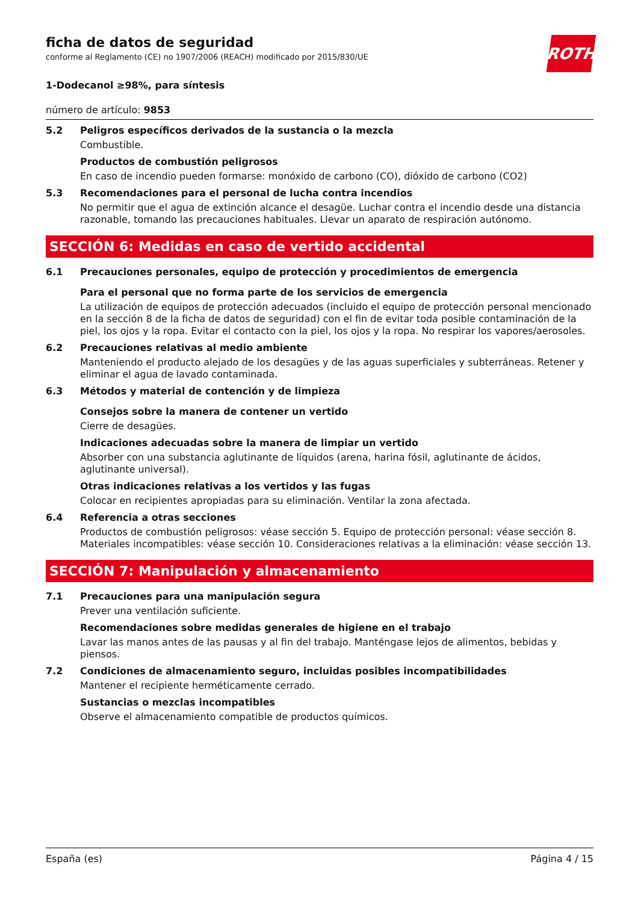ROTH
ficha de datos de seguridad
conforme al Reglamento (CE) no 1907/2006 (REACH) modificado por 2015/830/UE
1-Dodecanol ≥98%, para síntesis
número de artículo: 9853
5.2 Peligros específicos derivados de la sustancia o la mezcla
Combustible.
Productos de combustión peligrosos
En caso de incendio pueden formarse: monóxido de carbono (CO), dióxido de carbono (CO2)
5.3 Recomendaciones para el personal de lucha contra incendios
No permitir que el agua de extinción alcance el desagüe. Luchar contra el incendio desde una distancia razonable, tomando las precauciones habituales. Llevar un aparato de respiración autónomo.
SECCIÓN 6: Medidas en caso de vertido accidental
6.1 Precauciones personales, equipo de protección y procedimientos de emergencia
Para el personal que no forma parte de los servicios de emergencia
La utilización de equipos de protección adecuados (incluido el equipo de protección personal mencionado en la sección 8 de la ficha de datos de seguridad) con el fin de evitar toda posible contaminación de la piel, los ojos y la ropa. Evitar el contacto con la piel, los ojos y la ropa. No respirar los vapores/aerosoles.
6.2 Precauciones relativas al medio ambiente
Manteniendo el producto alejado de los desagües y de las aguas superficiales y subterráneas. Retener y eliminar el agua de lavado contaminada.
6.3 Métodos y material de contención y de limpieza
Consejos sobre la manera de contener un vertido
Cierre de desagües.
Indicaciones adecuadas sobre la manera de limpiar un vertido
Absorber con una substancia aglutinante de líquidos (arena, harina fósil, aglutinante de ácidos, aglutinante universal).
Otras indicaciones relativas a los vertidos y las fugas
Colocar en recipientes apropiadas para su eliminación. Ventilar la zona afectada.
6.4 Referencia a otras secciones
Productos de combustión peligrosos: véase sección 5. Equipo de protección personal: véase sección 8. Materiales incompatibles: véase sección 10. Consideraciones relativas a la eliminación: véase sección 13.
SECCIÓN 7: Manipulación y almacenamiento
7.1 Precauciones para una manipulación segura
Prever una ventilación suficiente.
Recomendaciones sobre medidas generales de higiene en el trabajo
Lavar las manos antes de las pausas y al fin del trabajo. Manténgase lejos de alimentos, bebidas y piensos.
7.2 Condiciones de almacenamiento seguro, incluidas posibles incompatibilidades
Mantener el recipiente herméticamente cerrado.
Sustancias o mezclas incompatibles
Observe el almacenamiento compatible de productos químicos.
España (es) Página 4 / 15